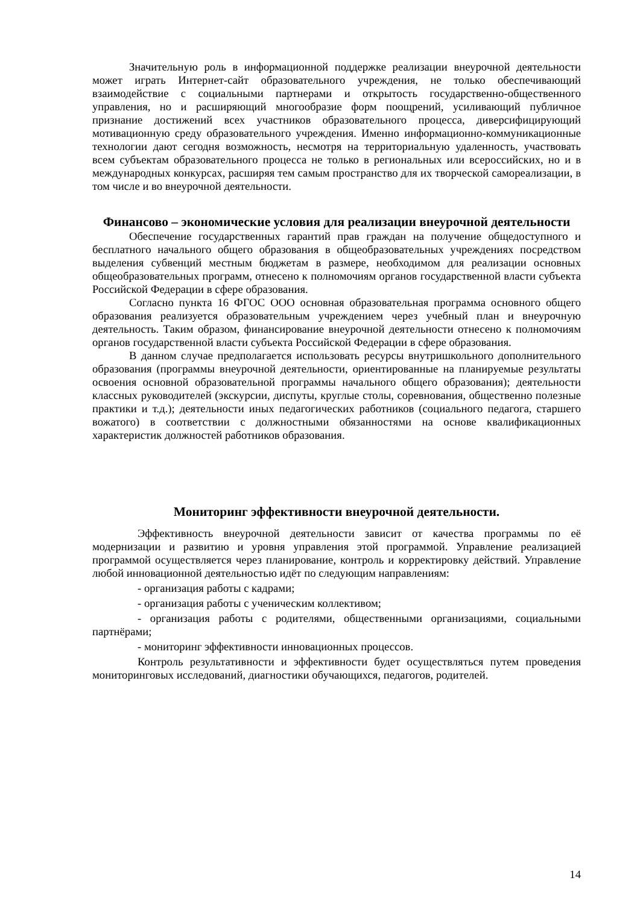Значительную роль в информационной поддержке реализации внеурочной деятельности может играть Интернет-сайт образовательного учреждения, не только обеспечивающий взаимодействие с социальными партнерами и открытость государственно-общественного управления, но и расширяющий многообразие форм поощрений, усиливающий публичное признание достижений всех участников образовательного процесса, диверсифицирующий мотивационную среду образовательного учреждения. Именно информационно-коммуникационные технологии дают сегодня возможность, несмотря на территориальную удаленность, участвовать всем субъектам образовательного процесса не только в региональных или всероссийских, но и в международных конкурсах, расширяя тем самым пространство для их творческой самореализации, в том числе и во внеурочной деятельности.
Финансово – экономические условия для реализации внеурочной деятельности
Обеспечение государственных гарантий прав граждан на получение общедоступного и бесплатного начального общего образования в общеобразовательных учреждениях посредством выделения субвенций местным бюджетам в размере, необходимом для реализации основных общеобразовательных программ, отнесено к полномочиям органов государственной власти субъекта Российской Федерации в сфере образования.
Согласно пункта 16 ФГОС ООО основная образовательная программа основного общего образования реализуется образовательным учреждением через учебный план и внеурочную деятельность. Таким образом, финансирование внеурочной деятельности отнесено к полномочиям органов государственной власти субъекта Российской Федерации в сфере образования.
В данном случае предполагается использовать ресурсы внутришкольного дополнительного образования (программы внеурочной деятельности, ориентированные на планируемые результаты освоения основной образовательной программы начального общего образования); деятельности классных руководителей (экскурсии, диспуты, круглые столы, соревнования, общественно полезные практики и т.д.); деятельности иных педагогических работников (социального педагога, старшего вожатого) в соответствии с должностными обязанностями на основе квалификационных характеристик должностей работников образования.
Мониторинг эффективности внеурочной деятельности.
Эффективность внеурочной деятельности зависит от качества программы по её модернизации и развитию и уровня управления этой программой. Управление реализацией программой осуществляется через планирование, контроль и корректировку действий. Управление любой инновационной деятельностью идёт по следующим направлениям:
- организация работы с кадрами;
- организация работы с ученическим коллективом;
- организация работы с родителями, общественными организациями, социальными партнёрами;
- мониторинг эффективности инновационных процессов.
Контроль результативности и эффективности будет осуществляться путем проведения мониторинговых исследований, диагностики обучающихся, педагогов, родителей.
14